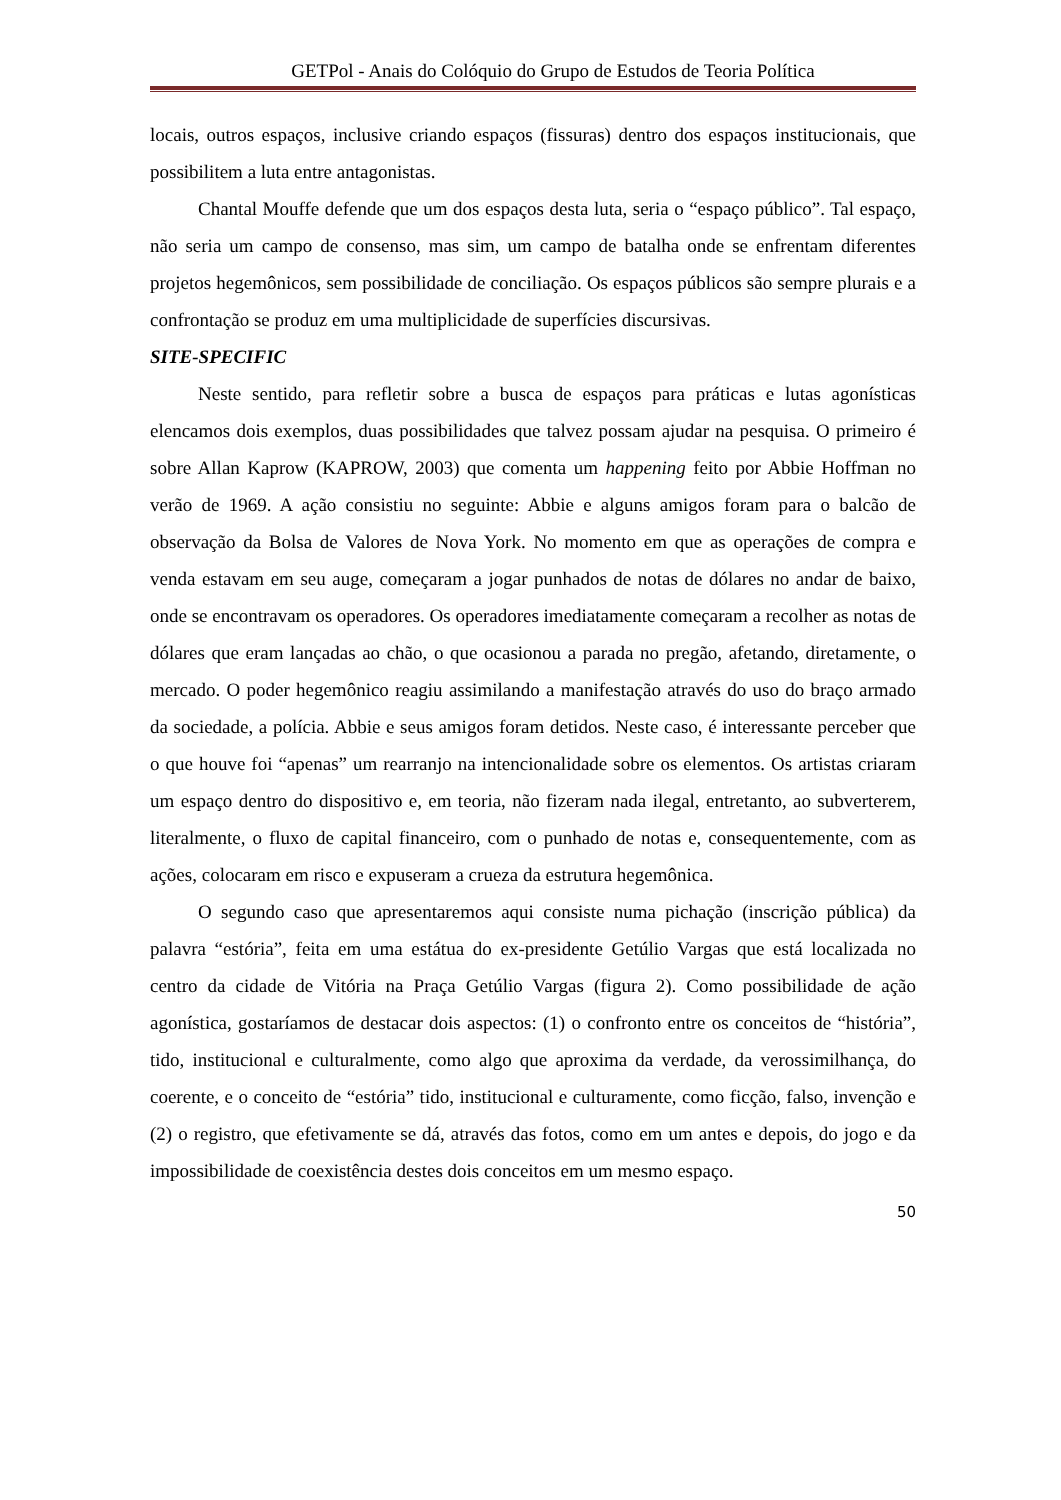GETPol - Anais do Colóquio do Grupo de Estudos de Teoria Política
locais, outros espaços, inclusive criando espaços (fissuras) dentro dos espaços institucionais, que possibilitem a luta entre antagonistas.
Chantal Mouffe defende que um dos espaços desta luta, seria o “espaço público”. Tal espaço, não seria um campo de consenso, mas sim, um campo de batalha onde se enfrentam diferentes projetos hegemônicos, sem possibilidade de conciliação. Os espaços públicos são sempre plurais e a confrontação se produz em uma multiplicidade de superfícies discursivas.
SITE-SPECIFIC
Neste sentido, para refletir sobre a busca de espaços para práticas e lutas agonísticas elencamos dois exemplos, duas possibilidades que talvez possam ajudar na pesquisa. O primeiro é sobre Allan Kaprow (KAPROW, 2003) que comenta um happening feito por Abbie Hoffman no verão de 1969. A ação consistiu no seguinte: Abbie e alguns amigos foram para o balcão de observação da Bolsa de Valores de Nova York. No momento em que as operações de compra e venda estavam em seu auge, começaram a jogar punhados de notas de dólares no andar de baixo, onde se encontravam os operadores. Os operadores imediatamente começaram a recolher as notas de dólares que eram lançadas ao chão, o que ocasionou a parada no pregão, afetando, diretamente, o mercado. O poder hegemônico reagiu assimilando a manifestação através do uso do braço armado da sociedade, a polícia. Abbie e seus amigos foram detidos. Neste caso, é interessante perceber que o que houve foi “apenas” um rearranjo na intencionalidade sobre os elementos. Os artistas criaram um espaço dentro do dispositivo e, em teoria, não fizeram nada ilegal, entretanto, ao subverterem, literalmente, o fluxo de capital financeiro, com o punhado de notas e, consequentemente, com as ações, colocaram em risco e expuseram a crueza da estrutura hegemônica.
O segundo caso que apresentaremos aqui consiste numa pichação (inscrição pública) da palavra “estória”, feita em uma estátua do ex-presidente Getúlio Vargas que está localizada no centro da cidade de Vitória na Praça Getúlio Vargas (figura 2). Como possibilidade de ação agonística, gostaríamos de destacar dois aspectos: (1) o confronto entre os conceitos de “história”, tido, institucional e culturalmente, como algo que aproxima da verdade, da verossimilhança, do coerente, e o conceito de “estória” tido, institucional e culturamente, como ficção, falso, invenção e (2) o registro, que efetivamente se dá, através das fotos, como em um antes e depois, do jogo e da impossibilidade de coexistência destes dois conceitos em um mesmo espaço.
50